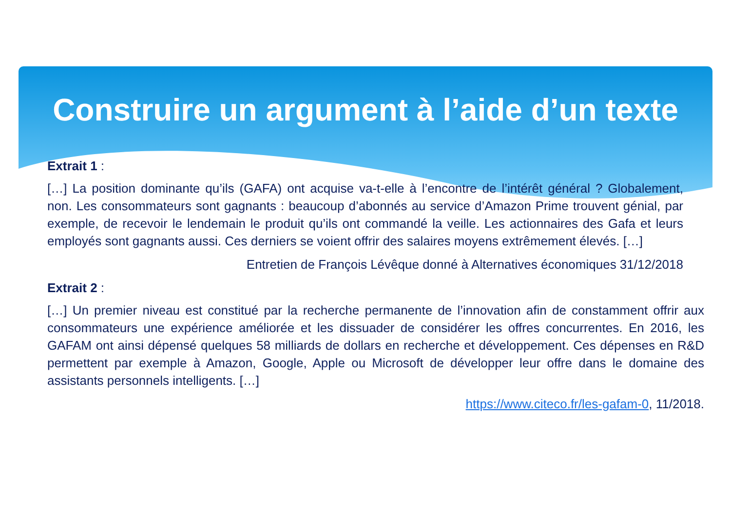Construire un argument à l’aide d’un texte
Extrait 1 :
[…] La position dominante qu’ils (GAFA) ont acquise va-t-elle à l’encontre de l’intérêt général ? Globalement, non. Les consommateurs sont gagnants : beaucoup d’abonnés au service d’Amazon Prime trouvent génial, par exemple, de recevoir le lendemain le produit qu’ils ont commandé la veille. Les actionnaires des Gafa et leurs employés sont gagnants aussi. Ces derniers se voient offrir des salaires moyens extrêmement élevés. […]
Entretien de François Lévêque donné à Alternatives économiques 31/12/2018
Extrait 2 :
[…] Un premier niveau est constitué par la recherche permanente de l’innovation afin de constamment offrir aux consommateurs une expérience améliorée et les dissuader de considérer les offres concurrentes. En 2016, les GAFAM ont ainsi dépensé quelques 58 milliards de dollars en recherche et développement. Ces dépenses en R&D permettent par exemple à Amazon, Google, Apple ou Microsoft de développer leur offre dans le domaine des assistants personnels intelligents. […]
https://www.citeco.fr/les-gafam-0, 11/2018.